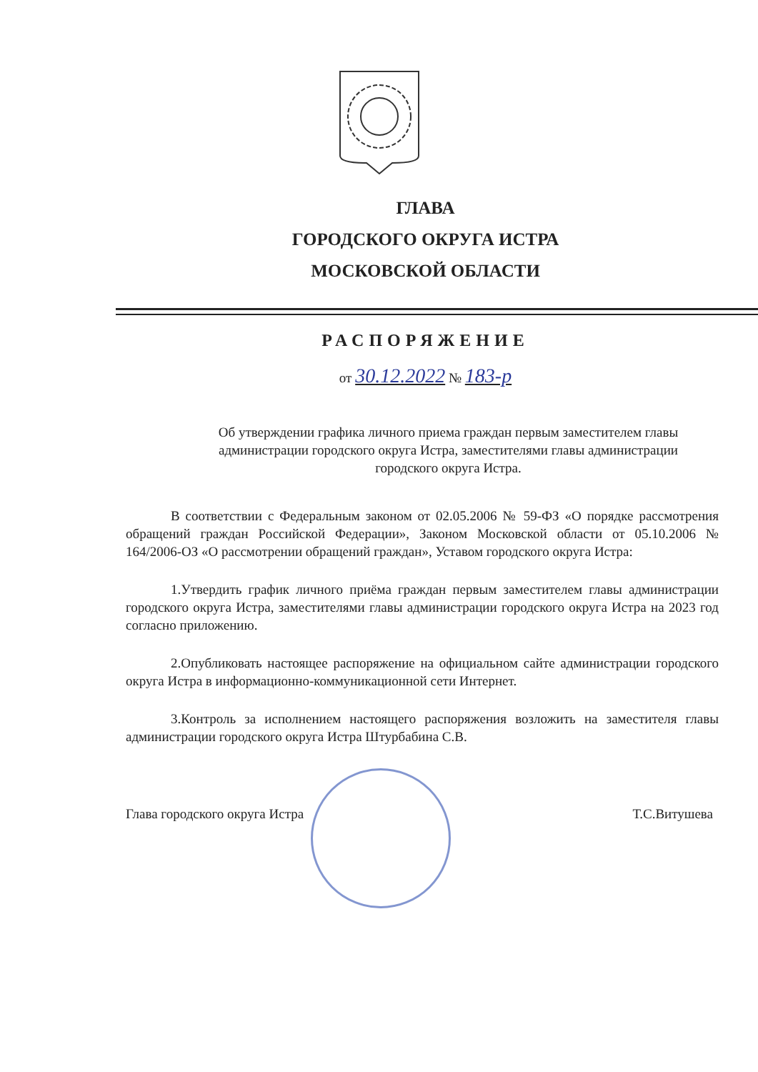ГЛАВА
ГОРОДСКОГО ОКРУГА ИСТРА
МОСКОВСКОЙ ОБЛАСТИ
РАСПОРЯЖЕНИЕ
от 30.12.2022 № 183-р
Об утверждении графика личного приема граждан первым заместителем главы администрации городского округа Истра, заместителями главы администрации городского округа Истра.
В соответствии с Федеральным законом от 02.05.2006 № 59-ФЗ «О порядке рассмотрения обращений граждан Российской Федерации», Законом Московской области от 05.10.2006 № 164/2006-ОЗ «О рассмотрении обращений граждан», Уставом городского округа Истра:
1.Утвердить график личного приёма граждан первым заместителем главы администрации городского округа Истра, заместителями главы администрации городского округа Истра на 2023 год согласно приложению.
2.Опубликовать настоящее распоряжение на официальном сайте администрации городского округа Истра в информационно-коммуникационной сети Интернет.
3.Контроль за исполнением настоящего распоряжения возложить на заместителя главы администрации городского округа Истра Штурбабина С.В.
Глава городского округа Истра Т.С.Витушева